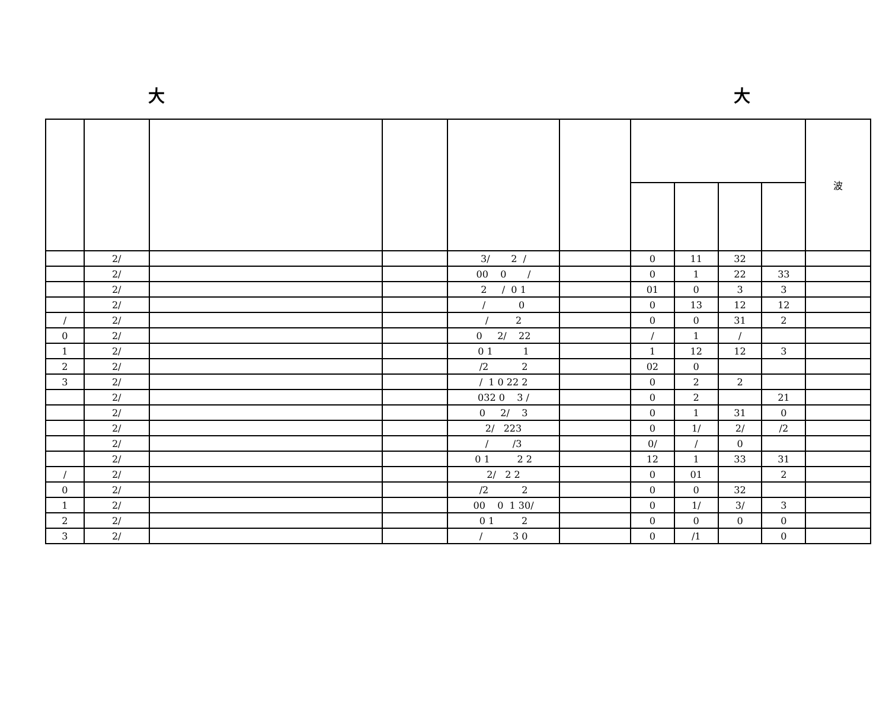大 大
| | | | | | | | | | | 波 |
| --- | --- | --- | --- | --- | --- | --- | --- | --- | --- | --- |
| | 2/ | | | 3/ 2 / | | 0 | 11 | 32 | | |
| | 2/ | | | 00 0 / | | 0 | 1 | 22 | 33 | |
| | 2/ | | | 2 / 0 1 | | 01 | 0 | 3 | 3 | |
| | 2/ | | | / 0 | | 0 | 13 | 12 | 12 | |
| / | 2/ | | | / 2 | | 0 | 0 | 31 | 2 | |
| 0 | 2/ | | | 0 2/ 22 | | / | 1 | / | | |
| 1 | 2/ | | | 0 1 1 | | 1 | 12 | 12 | 3 | |
| 2 | 2/ | | | /2 2 | | 02 | 0 | | | |
| 3 | 2/ | | | / 1 0 22 2 | | 0 | 2 | 2 | | |
| | 2/ | | | 032 0 3 / | | 0 | 2 | | 21 | |
| | 2/ | | | 0 2/ 3 | | 0 | 1 | 31 | 0 | |
| | 2/ | | | 2/ 223 | | 0 | 1/ | 2/ | /2 | |
| | 2/ | | | / /3 | | 0/ | / | 0 | | |
| | 2/ | | | 0 1 2 2 | | 12 | 1 | 33 | 31 | |
| / | 2/ | | | 2/ 2 2 | | 0 | 01 | | 2 | |
| 0 | 2/ | | | /2 2 | | 0 | 0 | 32 | | |
| 1 | 2/ | | | 00 0 1 30/ | | 0 | 1/ | 3/ | 3 | |
| 2 | 2/ | | | 0 1 2 | | 0 | 0 | 0 | 0 | |
| 3 | 2/ | | | / 3 0 | | 0 | /1 | | 0 | |